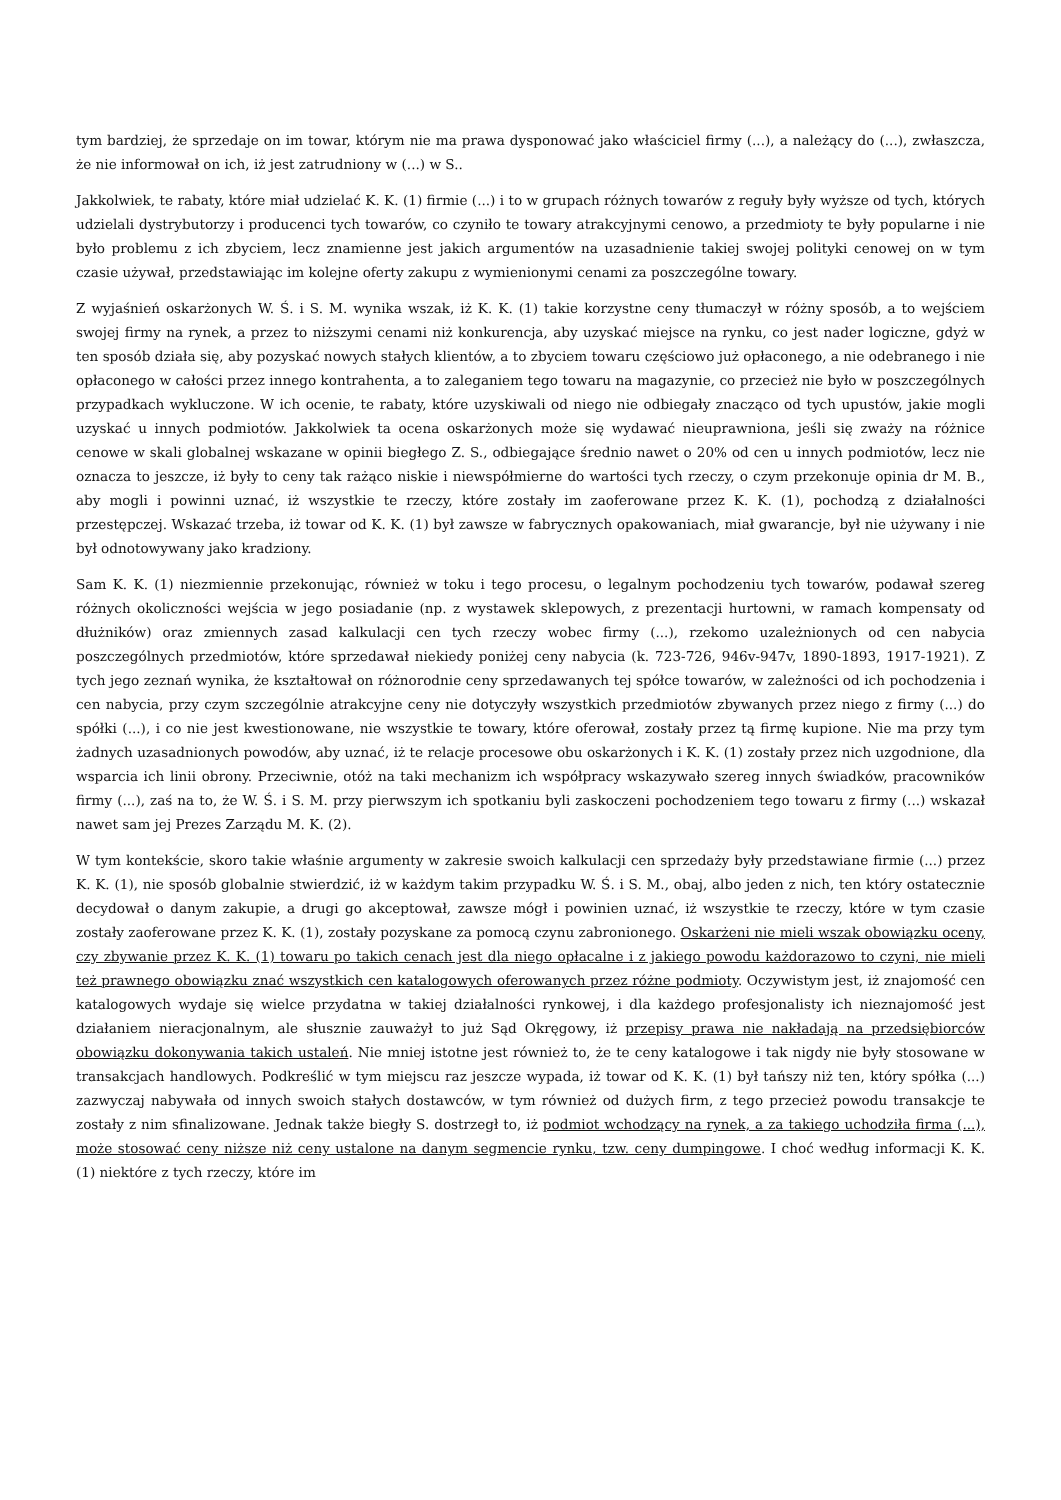tym bardziej, że sprzedaje on im towar, którym nie ma prawa dysponować jako właściciel firmy (...), a należący do (...), zwłaszcza, że nie informował on ich, iż jest zatrudniony w (...) w S..
Jakkolwiek, te rabaty, które miał udzielać K. K. (1) firmie (...) i to w grupach różnych towarów z reguły były wyższe od tych, których udzielali dystrybutorzy i producenci tych towarów, co czyniło te towary atrakcyjnymi cenowo, a przedmioty te były popularne i nie było problemu z ich zbyciem, lecz znamienne jest jakich argumentów na uzasadnienie takiej swojej polityki cenowej on w tym czasie używał, przedstawiając im kolejne oferty zakupu z wymienionymi cenami za poszczególne towary.
Z wyjaśnień oskarżonych W. Ś. i S. M. wynika wszak, iż K. K. (1) takie korzystne ceny tłumaczył w różny sposób, a to wejściem swojej firmy na rynek, a przez to niższymi cenami niż konkurencja, aby uzyskać miejsce na rynku, co jest nader logiczne, gdyż w ten sposób działa się, aby pozyskać nowych stałych klientów, a to zbyciem towaru częściowo już opłaconego, a nie odebranego i nie opłaconego w całości przez innego kontrahenta, a to zaleganiem tego towaru na magazynie, co przecież nie było w poszczególnych przypadkach wykluczone. W ich ocenie, te rabaty, które uzyskiwali od niego nie odbiegały znacząco od tych upustów, jakie mogli uzyskać u innych podmiotów. Jakkolwiek ta ocena oskarżonych może się wydawać nieuprawniona, jeśli się zważy na różnice cenowe w skali globalnej wskazane w opinii biegłego Z. S., odbiegające średnio nawet o 20% od cen u innych podmiotów, lecz nie oznacza to jeszcze, iż były to ceny tak rażąco niskie i niewspółmierne do wartości tych rzeczy, o czym przekonuje opinia dr M. B., aby mogli i powinni uznać, iż wszystkie te rzeczy, które zostały im zaoferowane przez K. K. (1), pochodzą z działalności przestępczej. Wskazać trzeba, iż towar od K. K. (1) był zawsze w fabrycznych opakowaniach, miał gwarancje, był nie używany i nie był odnotowywany jako kradziony.
Sam K. K. (1) niezmiennie przekonując, również w toku i tego procesu, o legalnym pochodzeniu tych towarów, podawał szereg różnych okoliczności wejścia w jego posiadanie (np. z wystawek sklepowych, z prezentacji hurtowni, w ramach kompensaty od dłużników) oraz zmiennych zasad kalkulacji cen tych rzeczy wobec firmy (...), rzekomo uzależnionych od cen nabycia poszczególnych przedmiotów, które sprzedawał niekiedy poniżej ceny nabycia (k. 723-726, 946v-947v, 1890-1893, 1917-1921). Z tych jego zeznań wynika, że kształtował on różnorodnie ceny sprzedawanych tej spółce towarów, w zależności od ich pochodzenia i cen nabycia, przy czym szczególnie atrakcyjne ceny nie dotyczyły wszystkich przedmiotów zbywanych przez niego z firmy (...) do spółki (...), i co nie jest kwestionowane, nie wszystkie te towary, które oferował, zostały przez tą firmę kupione. Nie ma przy tym żadnych uzasadnionych powodów, aby uznać, iż te relacje procesowe obu oskarżonych i K. K. (1) zostały przez nich uzgodnione, dla wsparcia ich linii obrony. Przeciwnie, otóż na taki mechanizm ich współpracy wskazywało szereg innych świadków, pracowników firmy (...), zaś na to, że W. Ś. i S. M. przy pierwszym ich spotkaniu byli zaskoczeni pochodzeniem tego towaru z firmy (...) wskazał nawet sam jej Prezes Zarządu M. K. (2).
W tym kontekście, skoro takie właśnie argumenty w zakresie swoich kalkulacji cen sprzedaży były przedstawiane firmie (...) przez K. K. (1), nie sposób globalnie stwierdzić, iż w każdym takim przypadku W. Ś. i S. M., obaj, albo jeden z nich, ten który ostatecznie decydował o danym zakupie, a drugi go akceptował, zawsze mógł i powinien uznać, iż wszystkie te rzeczy, które w tym czasie zostały zaoferowane przez K. K. (1), zostały pozyskane za pomocą czynu zabronionego. Oskarżeni nie mieli wszak obowiązku oceny, czy zbywanie przez K. K. (1) towaru po takich cenach jest dla niego opłacalne i z jakiego powodu każdorazowo to czyni, nie mieli też prawnego obowiązku znać wszystkich cen katalogowych oferowanych przez różne podmioty. Oczywistym jest, iż znajomość cen katalogowych wydaje się wielce przydatna w takiej działalności rynkowej, i dla każdego profesjonalisty ich nieznajomość jest działaniem nieracjonalnym, ale słusznie zauważył to już Sąd Okręgowy, iż przepisy prawa nie nakładają na przedsiębiorców obowiązku dokonywania takich ustaleń. Nie mniej istotne jest również to, że te ceny katalogowe i tak nigdy nie były stosowane w transakcjach handlowych. Podkreślić w tym miejscu raz jeszcze wypada, iż towar od K. K. (1) był tańszy niż ten, który spółka (...) zazwyczaj nabywała od innych swoich stałych dostawców, w tym również od dużych firm, z tego przecież powodu transakcje te zostały z nim sfinalizowane. Jednak także biegły S. dostrzegł to, iż podmiot wchodzący na rynek, a za takiego uchodziła firma (...), może stosować ceny niższe niż ceny ustalone na danym segmencie rynku, tzw. ceny dumpingowe. I choć według informacji K. K. (1) niektóre z tych rzeczy, które im